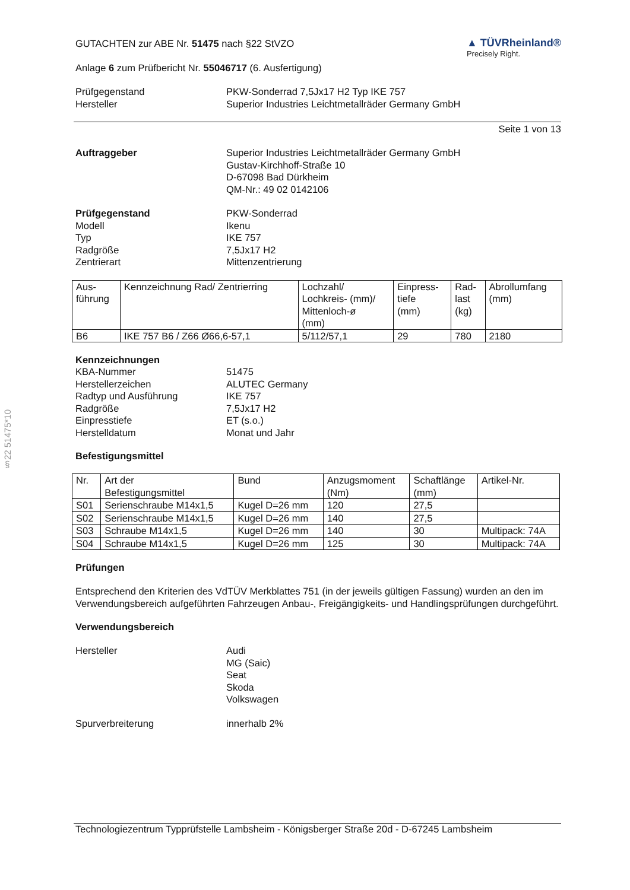§22 51475*10
GUTACHTEN zur ABE Nr. 51475 nach §22 StVZO
Anlage 6 zum Prüfbericht Nr. 55046717 (6. Ausfertigung)
▲ TÜVRheinland®
Precisely Right.
Prüfgegenstand PKW-Sonderrad 7,5Jx17 H2 Typ IKE 757
Hersteller Superior Industries Leichtmetallräder Germany GmbH
Seite 1 von 13
Auftraggeber Superior Industries Leichtmetallräder Germany GmbH
Gustav-Kirchhoff-Straße 10
D-67098 Bad Dürkheim
QM-Nr.: 49 02 0142106
Prüfgegenstand PKW-Sonderrad
Modell Ikenu
Typ IKE 757
Radgröße 7,5Jx17 H2
Zentrierart Mittenzentrierung
| Aus- führung | Kennzeichnung Rad/ Zentrierring | Lochzahl/ Lochkreis- (mm)/ Mittenloch-ø (mm) | Einpress- tiefe (mm) | Rad- last (kg) | Abrollumfang (mm) |
| --- | --- | --- | --- | --- | --- |
| B6 | IKE 757 B6 / Z66 Ø66,6-57,1 | 5/112/57,1 | 29 | 780 | 2180 |
Kennzeichnungen
KBA-Nummer 51475
Herstellerzeichen ALUTEC Germany
Radtyp und Ausführung IKE 757
Radgröße 7,5Jx17 H2
Einpresstiefe ET (s.o.)
Herstelldatum Monat und Jahr
Befestigungsmittel
| Nr. | Art der Befestigungsmittel | Bund | Anzugsmoment (Nm) | Schaftlänge (mm) | Artikel-Nr. |
| --- | --- | --- | --- | --- | --- |
| S01 | Serienschraube M14x1,5 | Kugel D=26 mm | 120 | 27,5 | |
| S02 | Serienschraube M14x1,5 | Kugel D=26 mm | 140 | 27,5 | |
| S03 | Schraube M14x1,5 | Kugel D=26 mm | 140 | 30 | Multipack: 74A |
| S04 | Schraube M14x1,5 | Kugel D=26 mm | 125 | 30 | Multipack: 74A |
Prüfungen
Entsprechend den Kriterien des VdTÜV Merkblattes 751 (in der jeweils gültigen Fassung) wurden an den im Verwendungsbereich aufgeführten Fahrzeugen Anbau-, Freigängigkeits- und Handlingsprüfungen durchgeführt.
Verwendungsbereich
Hersteller Audi
MG (Saic)
Seat
Skoda
Volkswagen
Spurverbreiterung innerhalb 2%
Technologiezentrum Typprüfstelle Lambsheim - Königsberger Straße 20d - D-67245 Lambsheim